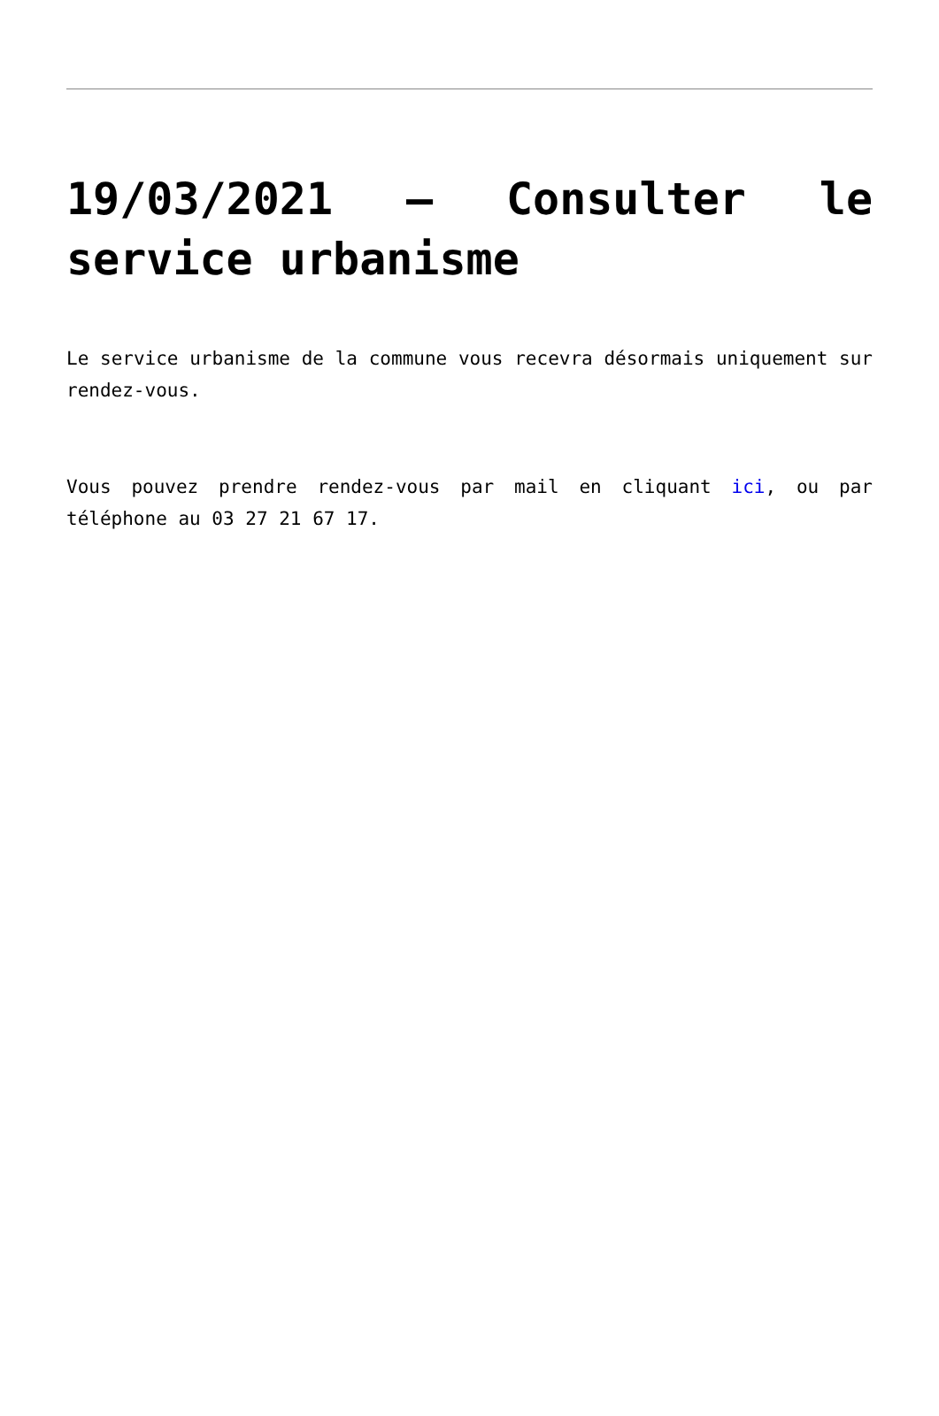19/03/2021 – Consulter le service urbanisme
Le service urbanisme de la commune vous recevra désormais uniquement sur rendez-vous.
Vous pouvez prendre rendez-vous par mail en cliquant ici, ou par téléphone au 03 27 21 67 17.